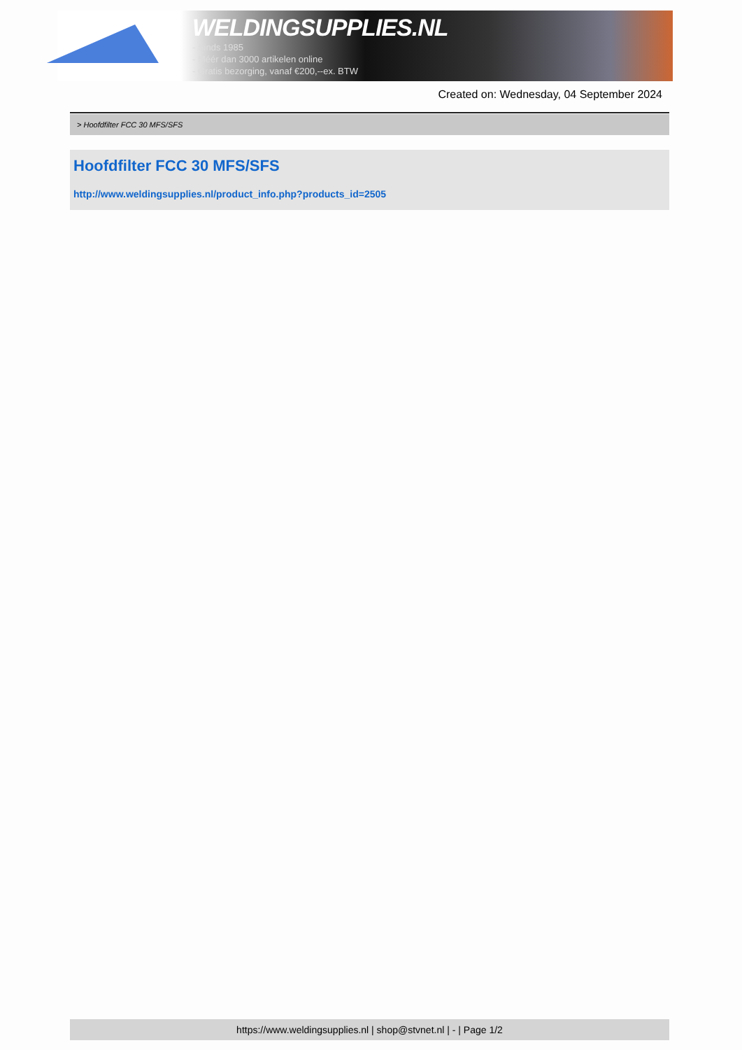WELDINGSUPPLIES.NL
- Sinds 1985
- Méér dan 3000 artikelen online
- Gratis bezorging, vanaf €200,--ex. BTW
Created on: Wednesday, 04 September 2024
> Hoofdfilter FCC 30 MFS/SFS
Hoofdfilter FCC 30 MFS/SFS
http://www.weldingsupplies.nl/product_info.php?products_id=2505
https://www.weldingsupplies.nl | shop@stvnet.nl | - | Page 1/2